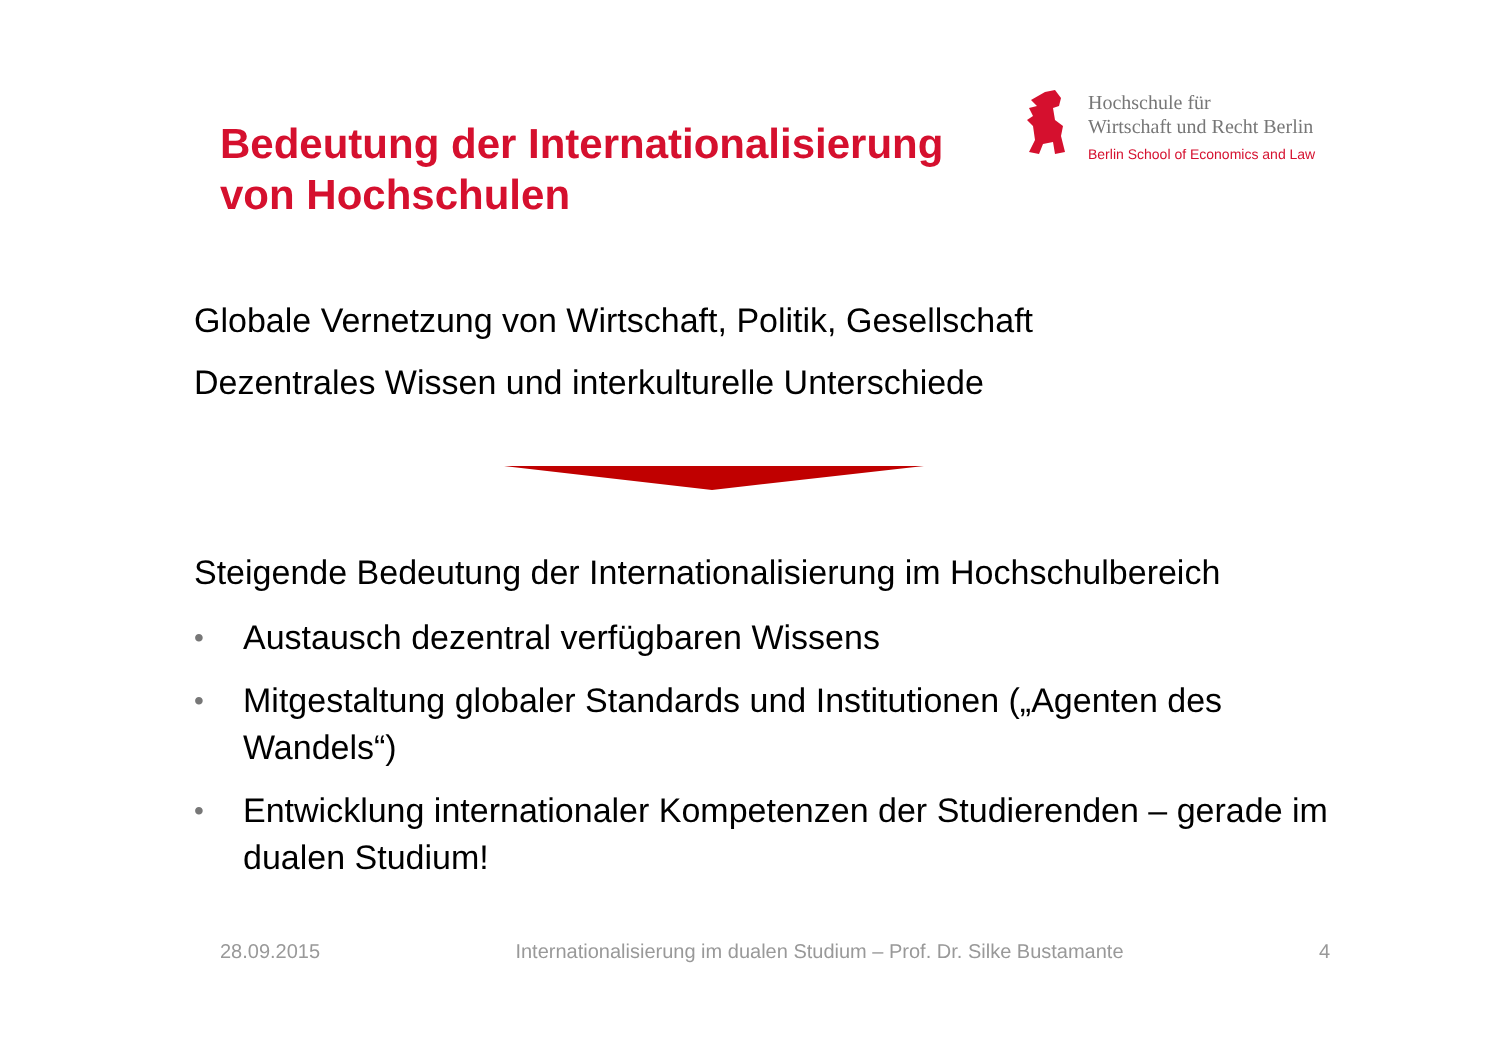Bedeutung der Internationalisierung
von Hochschulen
Hochschule für
Wirtschaft und Recht Berlin
Berlin School of Economics and Law
Globale Vernetzung von Wirtschaft, Politik, Gesellschaft
Dezentrales Wissen und interkulturelle Unterschiede
Steigende Bedeutung der Internationalisierung im Hochschulbereich
• Austausch dezentral verfügbaren Wissens
• Mitgestaltung globaler Standards und Institutionen („Agenten des Wandels“)
• Entwicklung internationaler Kompetenzen der Studierenden – gerade im dualen Studium!
28.09.2015 Internationalisierung im dualen Studium – Prof. Dr. Silke Bustamante 4